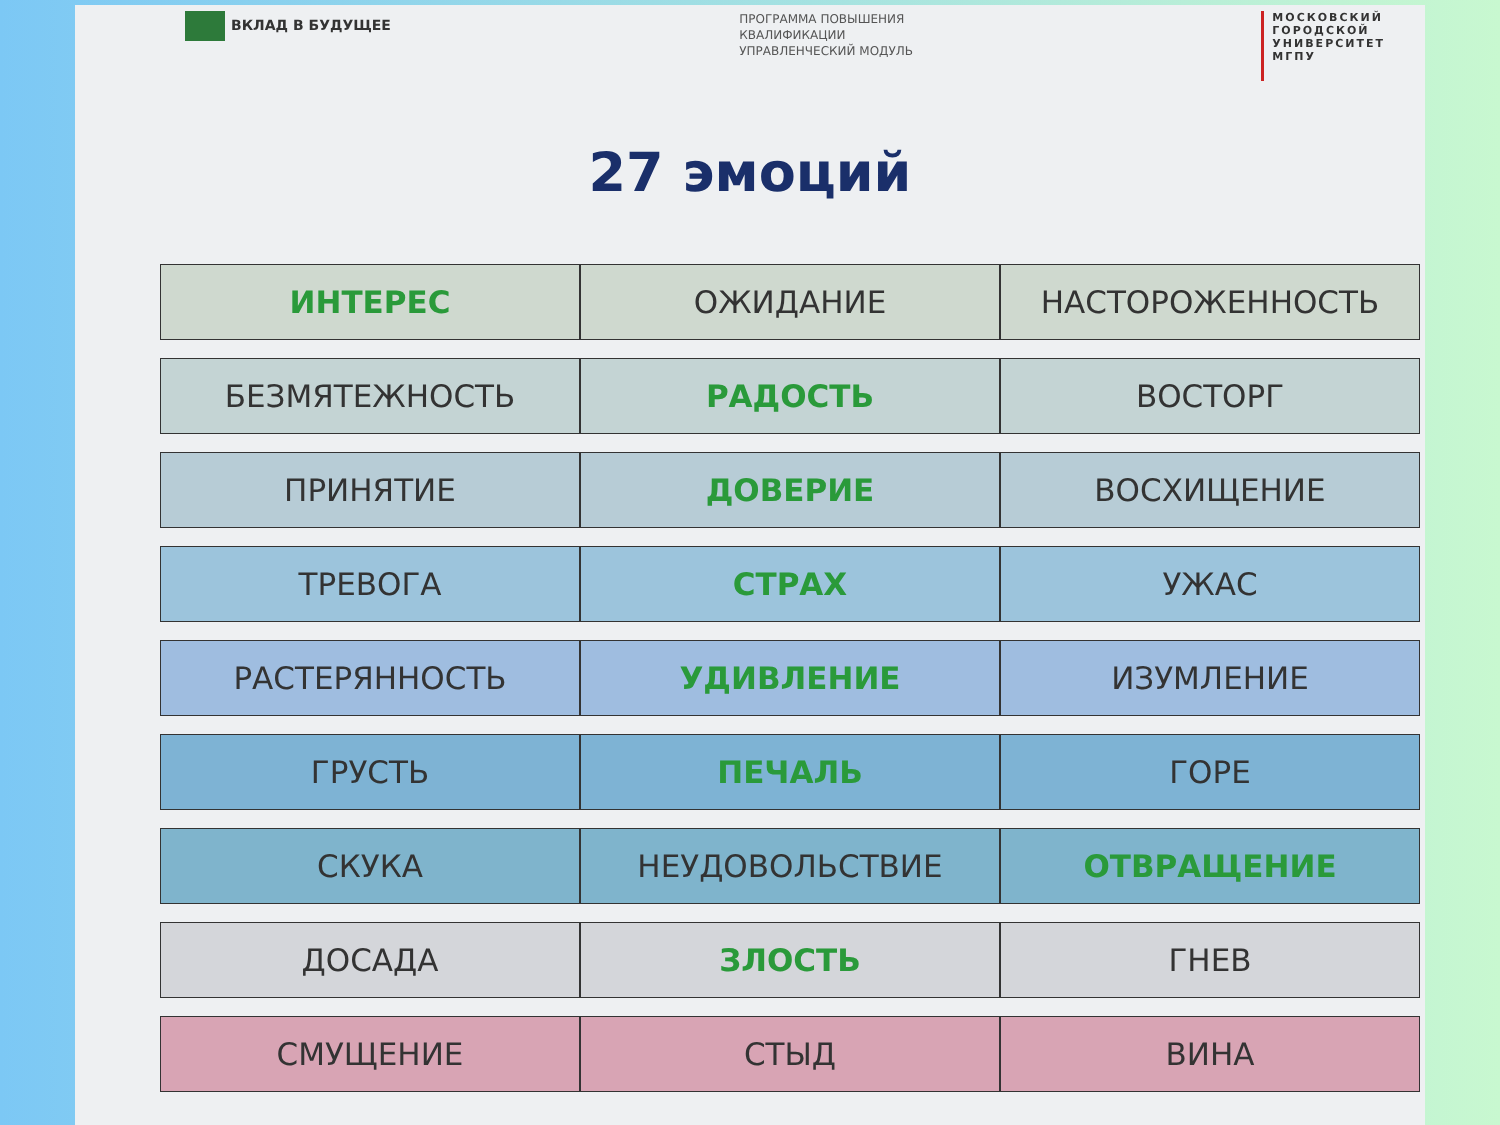ВКЛАД В БУДУЩЕЕ
ПРОГРАММА ПОВЫШЕНИЯ
КВАЛИФИКАЦИИ
УПРАВЛЕНЧЕСКИЙ МОДУЛЬ
МОСКОВСКИЙ
ГОРОДСКОЙ
УНИВЕРСИТЕТ
МГПУ
27 эмоций
| ИНТЕРЕС | ОЖИДАНИЕ | НАСТОРОЖЕННОСТЬ |
| БЕЗМЯТЕЖНОСТЬ | РАДОСТЬ | ВОСТОРГ |
| ПРИНЯТИЕ | ДОВЕРИЕ | ВОСХИЩЕНИЕ |
| ТРЕВОГА | СТРАХ | УЖАС |
| РАСТЕРЯННОСТЬ | УДИВЛЕНИЕ | ИЗУМЛЕНИЕ |
| ГРУСТЬ | ПЕЧАЛЬ | ГОРЕ |
| СКУКА | НЕУДОВОЛЬСТВИЕ | ОТВРАЩЕНИЕ |
| ДОСАДА | ЗЛОСТЬ | ГНЕВ |
| СМУЩЕНИЕ | СТЫД | ВИНА |